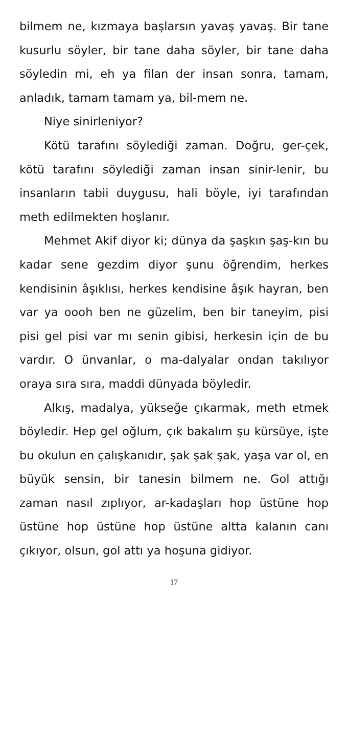bilmem ne, kızmaya başlarsın yavaş yavaş. Bir tane kusurlu söyler, bir tane daha söyler, bir tane daha söyledin mi, eh ya filan der insan sonra, tamam, anladık, tamam tamam ya, bil-mem ne.
Niye sinirleniyor?
Kötü tarafını söylediği zaman. Doğru, ger-çek, kötü tarafını söylediği zaman insan sinir-lenir, bu insanların tabii duygusu, hali böyle, iyi tarafından meth edilmekten hoşlanır.
Mehmet Akif diyor ki; dünya da şaşkın şaş-kın bu kadar sene gezdim diyor şunu öğrendim, herkes kendisinin âşıklısı, herkes kendisine âşık hayran, ben var ya oooh ben ne güzelim, ben bir taneyim, pisi pisi gel pisi var mı senin gibisi, herkesin için de bu vardır. O ünvanlar, o ma-dalyalar ondan takılıyor oraya sıra sıra, maddi dünyada böyledir.
Alkış, madalya, yükseğe çıkarmak, meth etmek böyledir. Hep gel oğlum, çık bakalım şu kürsüye, işte bu okulun en çalışkanıdır, şak şak şak, yaşa var ol, en büyük sensin, bir tanesin bilmem ne. Gol attığı zaman nasıl zıplıyor, ar-kadaşları hop üstüne hop üstüne hop üstüne hop üstüne altta kalanın canı çıkıyor, olsun, gol attı ya hoşuna gidiyor.
17